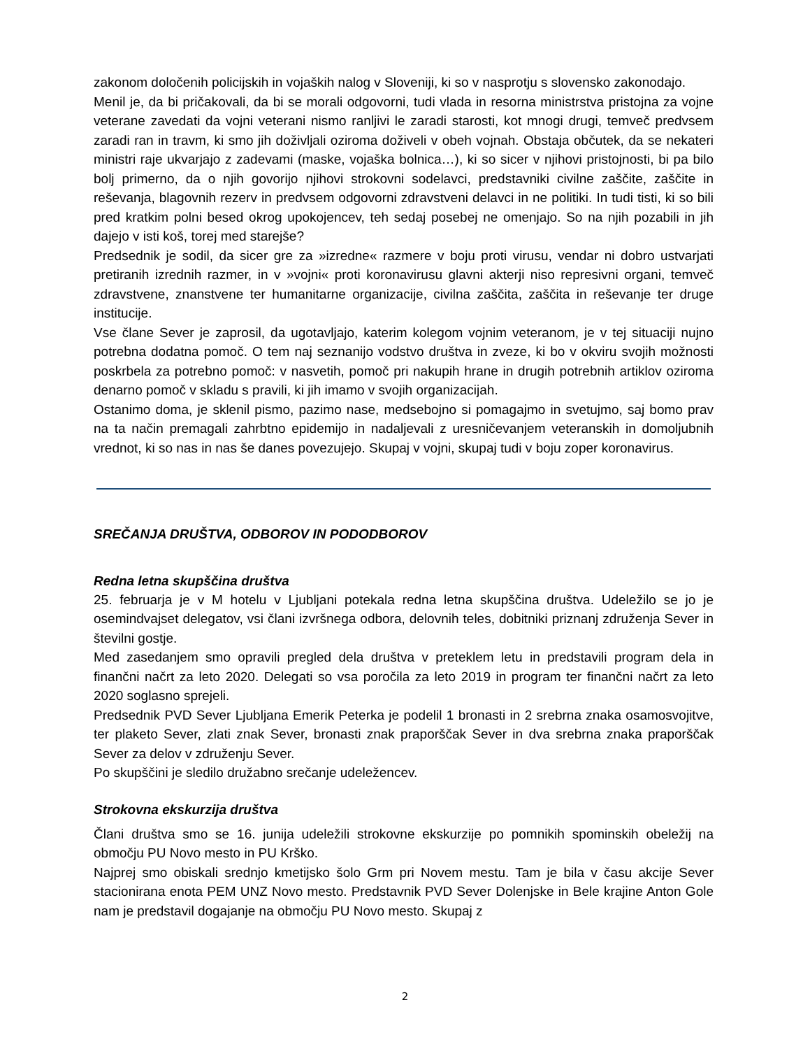zakonom določenih policijskih in vojaških nalog v Sloveniji, ki so v nasprotju s slovensko zakonodajo.
Menil je, da bi pričakovali, da bi se morali odgovorni, tudi vlada in resorna ministrstva pristojna za vojne veterane zavedati da vojni veterani nismo ranljivi le zaradi starosti, kot mnogi drugi, temveč predvsem zaradi ran in travm, ki smo jih doživljali oziroma doživeli v obeh vojnah. Obstaja občutek, da se nekateri ministri raje ukvarjajo z zadevami (maske, vojaška bolnica…), ki so sicer v njihovi pristojnosti, bi pa bilo bolj primerno, da o njih govorijo njihovi strokovni sodelavci, predstavniki civilne zaščite, zaščite in reševanja, blagovnih rezerv in predvsem odgovorni zdravstveni delavci in ne politiki. In tudi tisti, ki so bili pred kratkim polni besed okrog upokojencev, teh sedaj posebej ne omenjajo. So na njih pozabili in jih dajejo v isti koš, torej med starejše?
Predsednik je sodil, da sicer gre za »izredne« razmere v boju proti virusu, vendar ni dobro ustvarjati pretiranih izrednih razmer, in v »vojni« proti koronavirusu glavni akterji niso represivni organi, temveč zdravstvene, znanstvene ter humanitarne organizacije, civilna zaščita, zaščita in reševanje ter druge institucije.
Vse člane Sever je zaprosil, da ugotavljajo, katerim kolegom vojnim veteranom, je v tej situaciji nujno potrebna dodatna pomoč. O tem naj seznanijo vodstvo društva in zveze, ki bo v okviru svojih možnosti poskrbela za potrebno pomoč: v nasvetih, pomoč pri nakupih hrane in drugih potrebnih artiklov oziroma denarno pomoč v skladu s pravili, ki jih imamo v svojih organizacijah.
Ostanimo doma, je sklenil pismo, pazimo nase, medsebojno si pomagajmo in svetujmo, saj bomo prav na ta način premagali zahrbtno epidemijo in nadaljevali z uresničevanjem veteranskih in domoljubnih vrednot, ki so nas in nas še danes povezujejo. Skupaj v vojni, skupaj tudi v boju zoper koronavirus.
SREČANJA DRUŠTVA, ODBOROV IN PODODBOROV
Redna letna skupščina društva
25. februarja je v M hotelu v Ljubljani potekala redna letna skupščina društva. Udeležilo se jo je osemindvajset delegatov, vsi člani izvršnega odbora, delovnih teles, dobitniki priznanj združenja Sever in številni gostje.
Med zasedanjem smo opravili pregled dela društva v preteklem letu in predstavili program dela in finančni načrt za leto 2020. Delegati so vsa poročila za leto 2019 in program ter finančni načrt za leto 2020 soglasno sprejeli.
Predsednik PVD Sever Ljubljana Emerik Peterka je podelil 1 bronasti in 2 srebrna znaka osamosvojitve, ter plaketo Sever, zlati znak Sever, bronasti znak praporščak Sever in dva srebrna znaka praporščak Sever za delov v združenju Sever.
Po skupščini je sledilo družabno srečanje udeležencev.
Strokovna ekskurzija društva
Člani društva smo se 16. junija udeležili strokovne ekskurzije po pomnikih spominskih obeležij na območju PU Novo mesto in PU Krško.
Najprej smo obiskali srednjo kmetijsko šolo Grm pri Novem mestu. Tam je bila v času akcije Sever stacionirana enota PEM UNZ Novo mesto. Predstavnik PVD Sever Dolenjske in Bele krajine Anton Gole nam je predstavil dogajanje na območju PU Novo mesto. Skupaj z
2